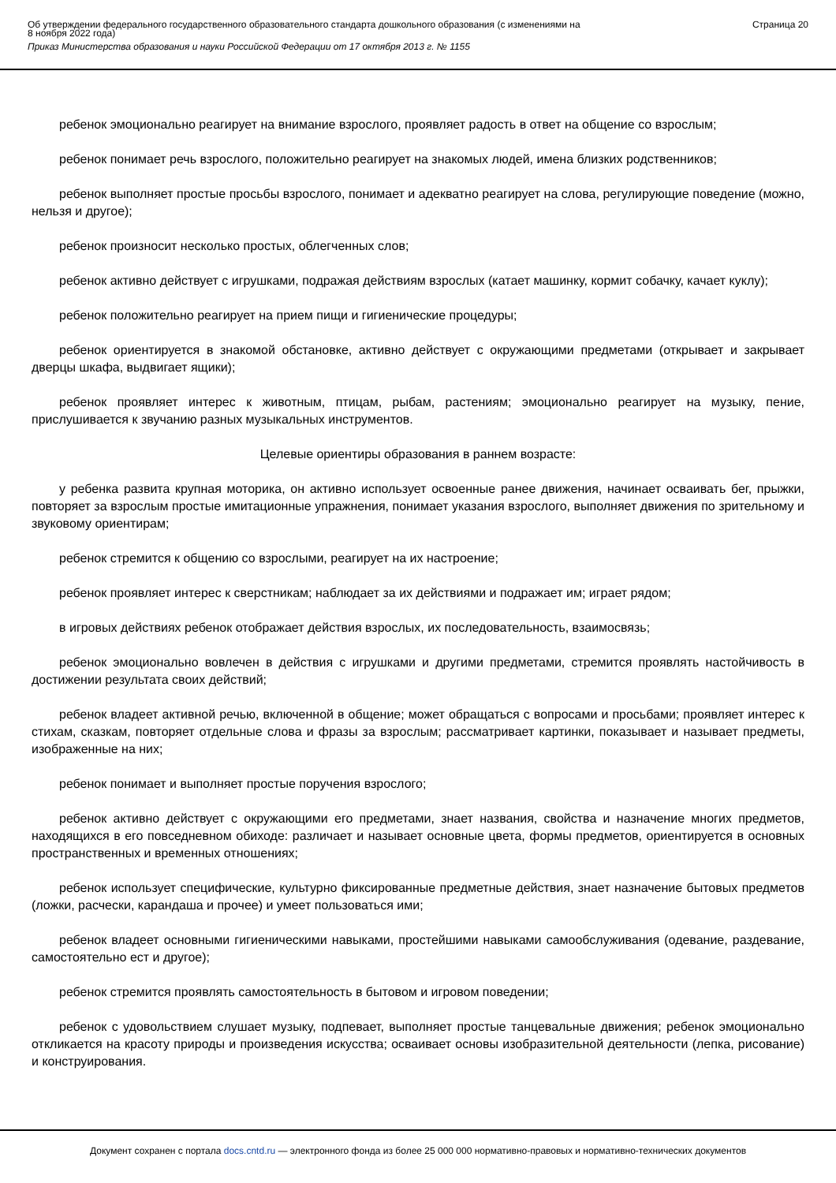Об утверждении федерального государственного образовательного стандарта дошкольного образования (с изменениями на
8 ноября 2022 года)
Приказ Министерства образования и науки Российской Федерации от 17 октября 2013 г. № 1155
Страница 20
ребенок эмоционально реагирует на внимание взрослого, проявляет радость в ответ на общение со взрослым;
ребенок понимает речь взрослого, положительно реагирует на знакомых людей, имена близких родственников;
ребенок выполняет простые просьбы взрослого, понимает и адекватно реагирует на слова, регулирующие поведение (можно, нельзя и другое);
ребенок произносит несколько простых, облегченных слов;
ребенок активно действует с игрушками, подражая действиям взрослых (катает машинку, кормит собачку, качает куклу);
ребенок положительно реагирует на прием пищи и гигиенические процедуры;
ребенок ориентируется в знакомой обстановке, активно действует с окружающими предметами (открывает и закрывает дверцы шкафа, выдвигает ящики);
ребенок проявляет интерес к животным, птицам, рыбам, растениям; эмоционально реагирует на музыку, пение, прислушивается к звучанию разных музыкальных инструментов.
Целевые ориентиры образования в раннем возрасте:
у ребенка развита крупная моторика, он активно использует освоенные ранее движения, начинает осваивать бег, прыжки, повторяет за взрослым простые имитационные упражнения, понимает указания взрослого, выполняет движения по зрительному и звуковому ориентирам;
ребенок стремится к общению со взрослыми, реагирует на их настроение;
ребенок проявляет интерес к сверстникам; наблюдает за их действиями и подражает им; играет рядом;
в игровых действиях ребенок отображает действия взрослых, их последовательность, взаимосвязь;
ребенок эмоционально вовлечен в действия с игрушками и другими предметами, стремится проявлять настойчивость в достижении результата своих действий;
ребенок владеет активной речью, включенной в общение; может обращаться с вопросами и просьбами; проявляет интерес к стихам, сказкам, повторяет отдельные слова и фразы за взрослым; рассматривает картинки, показывает и называет предметы, изображенные на них;
ребенок понимает и выполняет простые поручения взрослого;
ребенок активно действует с окружающими его предметами, знает названия, свойства и назначение многих предметов, находящихся в его повседневном обиходе: различает и называет основные цвета, формы предметов, ориентируется в основных пространственных и временных отношениях;
ребенок использует специфические, культурно фиксированные предметные действия, знает назначение бытовых предметов (ложки, расчески, карандаша и прочее) и умеет пользоваться ими;
ребенок владеет основными гигиеническими навыками, простейшими навыками самообслуживания (одевание, раздевание, самостоятельно ест и другое);
ребенок стремится проявлять самостоятельность в бытовом и игровом поведении;
ребенок с удовольствием слушает музыку, подпевает, выполняет простые танцевальные движения; ребенок эмоционально откликается на красоту природы и произведения искусства; осваивает основы изобразительной деятельности (лепка, рисование) и конструирования.
Документ сохранен с портала docs.cntd.ru — электронного фонда из более 25 000 000 нормативно-правовых и нормативно-технических документов